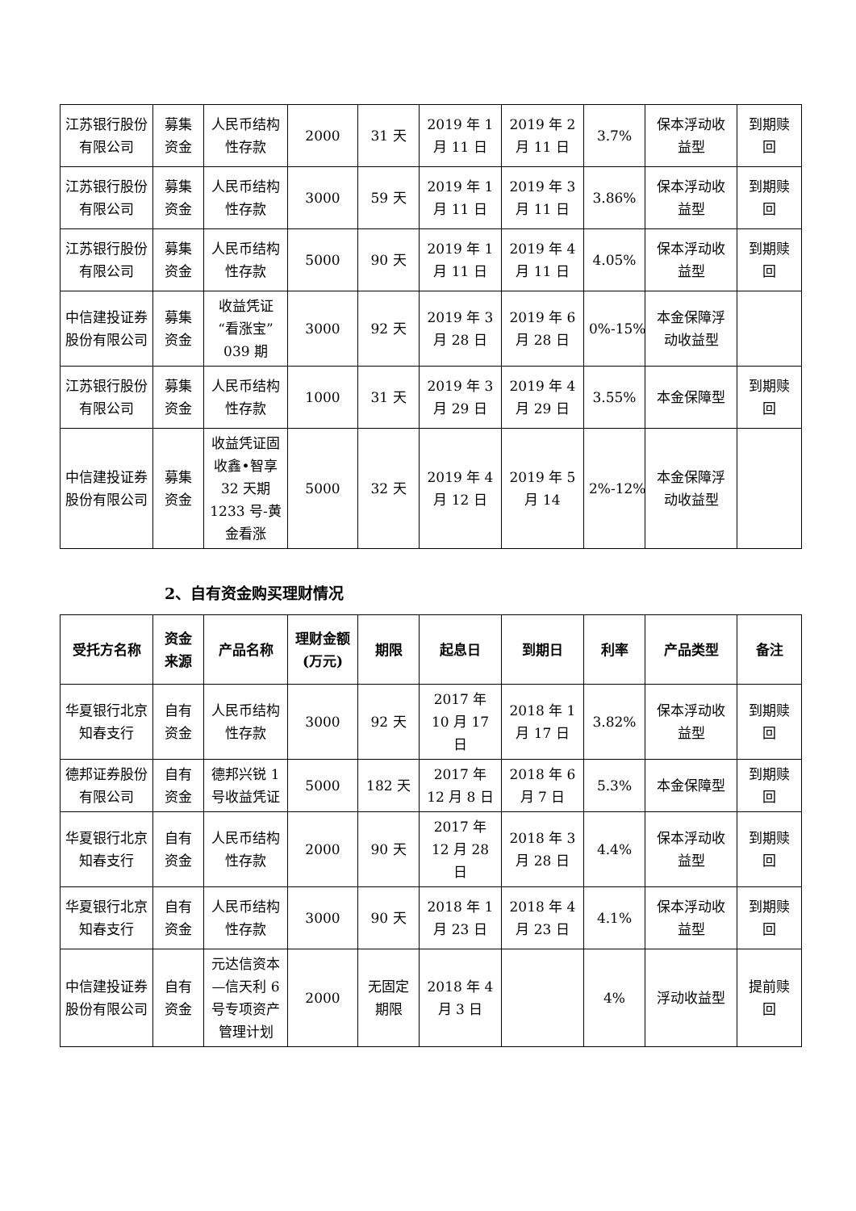| 江苏银行股份有限公司 | 募集资金 | 人民币结构性存款 | 2000 | 31 天 | 2019 年 1 月 11 日 | 2019 年 2 月 11 日 | 3.7% | 保本浮动收益型 | 到期赎回 |
| 江苏银行股份有限公司 | 募集资金 | 人民币结构性存款 | 3000 | 59 天 | 2019 年 1 月 11 日 | 2019 年 3 月 11 日 | 3.86% | 保本浮动收益型 | 到期赎回 |
| 江苏银行股份有限公司 | 募集资金 | 人民币结构性存款 | 5000 | 90 天 | 2019 年 1 月 11 日 | 2019 年 4 月 11 日 | 4.05% | 保本浮动收益型 | 到期赎回 |
| 中信建投证券股份有限公司 | 募集资金 | 收益凭证“看涨宝”039 期 | 3000 | 92 天 | 2019 年 3 月 28 日 | 2019 年 6 月 28 日 | 0%-15% | 本金保障浮动收益型 | |
| 江苏银行股份有限公司 | 募集资金 | 人民币结构性存款 | 1000 | 31 天 | 2019 年 3 月 29 日 | 2019 年 4 月 29 日 | 3.55% | 本金保障型 | 到期赎回 |
| 中信建投证券股份有限公司 | 募集资金 | 收益凭证固收鑫•智享 32 天期 1233 号-黄金看涨 | 5000 | 32 天 | 2019 年 4 月 12 日 | 2019 年 5 月 14 | 2%-12% | 本金保障浮动收益型 | |
2、自有资金购买理财情况
| 受托方名称 | 资金来源 | 产品名称 | 理财金额(万元) | 期限 | 起息日 | 到期日 | 利率 | 产品类型 | 备注 |
| --- | --- | --- | --- | --- | --- | --- | --- | --- | --- |
| 华夏银行北京知春支行 | 自有资金 | 人民币结构性存款 | 3000 | 92 天 | 2017 年 10 月 17 日 | 2018 年 1 月 17 日 | 3.82% | 保本浮动收益型 | 到期赎回 |
| 德邦证券股份有限公司 | 自有资金 | 德邦兴锐 1 号收益凭证 | 5000 | 182 天 | 2017 年 12 月 8 日 | 2018 年 6 月 7 日 | 5.3% | 本金保障型 | 到期赎回 |
| 华夏银行北京知春支行 | 自有资金 | 人民币结构性存款 | 2000 | 90 天 | 2017 年 12 月 28 日 | 2018 年 3 月 28 日 | 4.4% | 保本浮动收益型 | 到期赎回 |
| 华夏银行北京知春支行 | 自有资金 | 人民币结构性存款 | 3000 | 90 天 | 2018 年 1 月 23 日 | 2018 年 4 月 23 日 | 4.1% | 保本浮动收益型 | 到期赎回 |
| 中信建投证券股份有限公司 | 自有资金 | 元达信资本—信天利 6 号专项资产管理计划 | 2000 | 无固定期限 | 2018 年 4 月 3 日 | | 4% | 浮动收益型 | 提前赎回 |